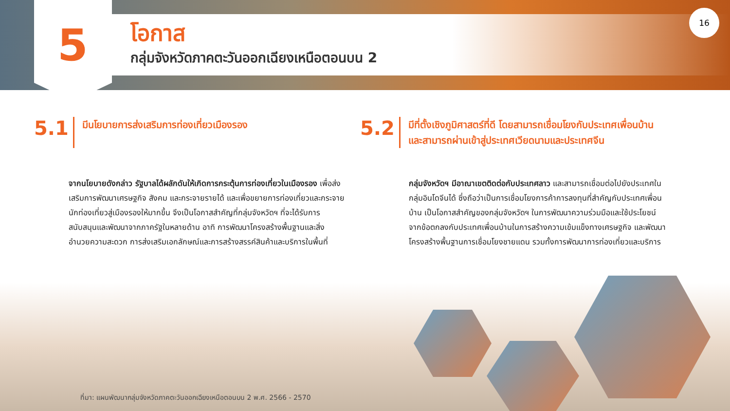5 โอกาส
กลุ่มจังหวัดภาคตะวันออกเฉียงเหนือตอนบน 2
16
5.1
มีนโยบายการส่งเสริมการท่องเที่ยวเมืองรอง
5.2
มีที่ตั้งเชิงภูมิศาสตร์ที่ดี โดยสามารถเชื่อมโยงกับประเทศเพื่อนบ้าน
และสามารถผ่านเข้าสู่ประเทศเวียดนามและประเทศจีน
จากนโยบายดังกล่าว รัฐบาลได้ผลักดันให้เกิดการกระตุ้นการท่องเที่ยวในเมืองรอง เพื่อส่งเสริมการพัฒนาเศรษฐกิจ สังคม และกระจายรายได้ และเพื่อขยายการท่องเที่ยวและกระจายนักท่องเที่ยวสู่เมืองรองให้มากขึ้น จึงเป็นโอกาสสำคัญที่กลุ่มจังหวัดฯ ที่จะได้รับการสนับสนุนและพัฒนาจากภาครัฐในหลายด้าน อาทิ การพัฒนาโครงสร้างพื้นฐานและสิ่งอำนวยความสะดวก การส่งเสริมเอกลักษณ์และการสร้างสรรค์สินค้าและบริการในพื้นที่
กลุ่มจังหวัดฯ มีอาณาเขตติดต่อกับประเทศลาว และสามารถเชื่อมต่อไปยังประเทศในกลุ่มอินโดจีนได้ ซึ่งถือว่าเป็นการเชื่อมโยงการค้าการลงทุนที่สำคัญกับประเทศเพื่อนบ้าน เป็นโอกาสสำคัญของกลุ่มจังหวัดฯ ในการพัฒนาความร่วมมือและใช้ประโยชน์จากข้อตกลงกับประเทศเพื่อนบ้านในการสร้างความเข้มแข็งทางเศรษฐกิจ และพัฒนาโครงสร้างพื้นฐานการเชื่อมโยงชายแดน รวมทั้งการพัฒนาการท่องเที่ยวและบริการ
ที่มา: แผนพัฒนากลุ่มจังหวัดภาคตะวันออกเฉียงเหนือตอนบน 2 พ.ศ. 2566 - 2570